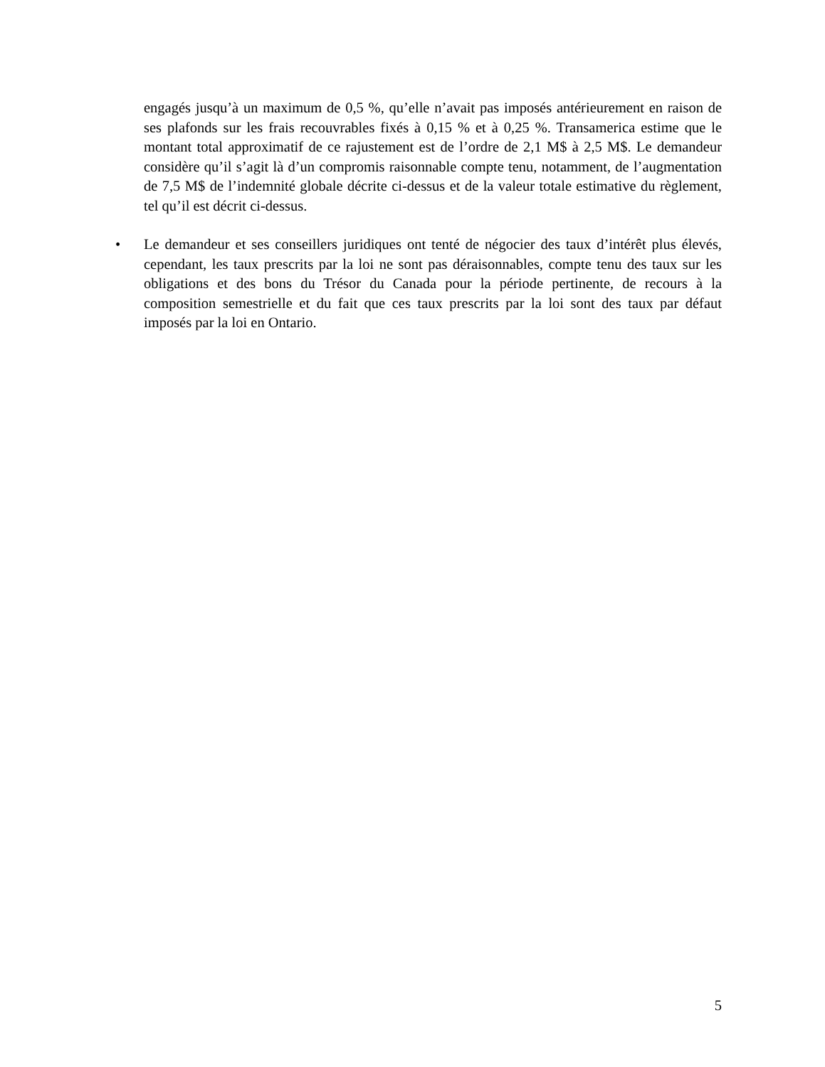engagés jusqu’à un maximum de 0,5 %, qu’elle n’avait pas imposés antérieurement en raison de ses plafonds sur les frais recouvrables fixés à 0,15 % et à 0,25 %. Transamerica estime que le montant total approximatif de ce rajustement est de l’ordre de 2,1 M$ à 2,5 M$. Le demandeur considère qu’il s’agit là d’un compromis raisonnable compte tenu, notamment, de l’augmentation de 7,5 M$ de l’indemnité globale décrite ci-dessus et de la valeur totale estimative du règlement, tel qu’il est décrit ci-dessus.
• Le demandeur et ses conseillers juridiques ont tenté de négocier des taux d’intérêt plus élevés, cependant, les taux prescrits par la loi ne sont pas déraisonnables, compte tenu des taux sur les obligations et des bons du Trésor du Canada pour la période pertinente, de recours à la composition semestrielle et du fait que ces taux prescrits par la loi sont des taux par défaut imposés par la loi en Ontario.
5